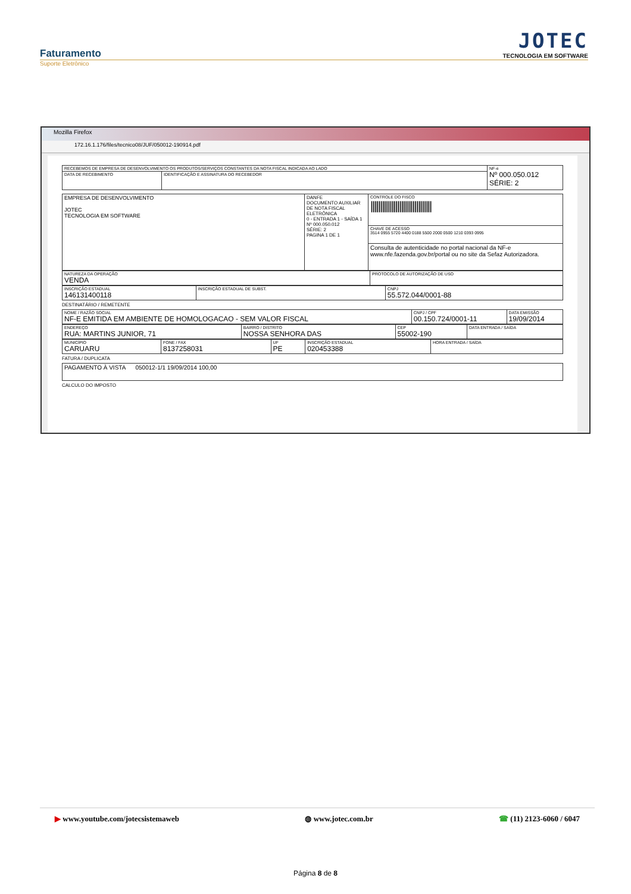Faturamento
Suporte Eletrônico
JOTEC
TECNOLOGIA EM SOFTWARE
Mozilla Firefox
172.16.1.176/files/tecnico08/JUF/050012-190914.pdf
| RECEBEMOS DE EMPRESA DE DESENVOLVIMENTO OS PRODUTOS/SERVIÇOS CONSTANTES DA NOTA FISCAL INDICADA AO LADO | | NF-e Nº 000.050.012 SÉRIE: 2 |
| DATA DE RECEBIMENTO | IDENTIFICAÇÃO E ASSINATURA DO RECEBEDOR | |
| EMPRESA DE DESENVOLVIMENTO JOTEC TECNOLOGIA EM SOFTWARE | DANFE DOCUMENTO AUXILIAR DE NOTA FISCAL ELETRÔNICA 0 - ENTRADA 1 - SAÍDA 1 Nº 000.050.012 SÉRIE: 2 PAGINA 1 DE 1 | CONTROLE DO FISCO //////////////////////////////// |
| | | CHAVE DE ACESSO 3514 0955 5720 4400 0188 5500 2000 0500 1210 0393 0995 |
| | | Consulta de autenticidade no portal nacional da NF-e www.nfe.fazenda.gov.br/portal ou no site da Sefaz Autorizadora. |
| NATUREZA DA OPERAÇÃO VENDA | PROTOCOLO DE AUTORIZAÇÃO DE USO |
| INSCRIÇÃO ESTADUAL 146131400118 | INSCRIÇÃO ESTADUAL DE SUBST. | CNPJ 55.572.044/0001-88 |
DESTINATÁRIO / REMETENTE
| NOME / RAZÃO SOCIAL NF-E EMITIDA EM AMBIENTE DE HOMOLOGACAO - SEM VALOR FISCAL | CNPJ / CPF 00.150.724/0001-11 | DATA EMISSÃO 19/09/2014 |
| ENDEREÇO RUA: MARTINS JUNIOR, 71 | BAIRRO / DISTRITO NOSSA SENHORA DAS | CEP 55002-190 | DATA ENTRADA / SAÍDA |
| MUNICÍPIO CARUARU | FONE / FAX 8137258031 | UF PE | INSCRIÇÃO ESTADUAL 020453388 | HORA ENTRADA / SAÍDA |
FATURA / DUPLICATA
| PAGAMENTO À VISTA 050012-1/1 19/09/2014 100,00 |
CALCULO DO IMPOSTO
▶ www.youtube.com/jotecsistemaweb ◍ www.jotec.com.br ☎ (11) 2123-6060 / 6047
Página 8 de 8